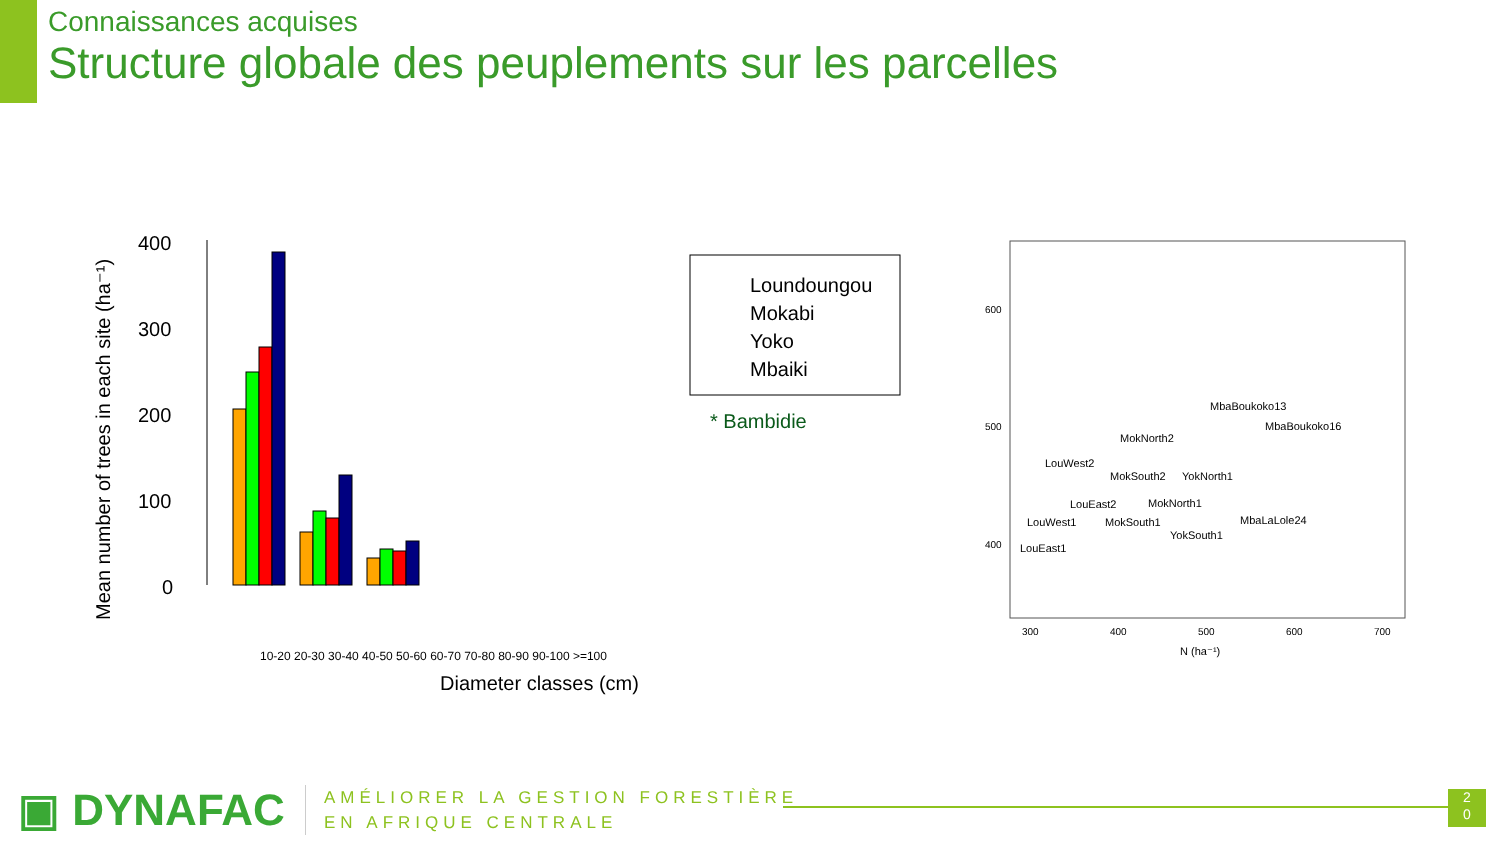Connaissances acquises
Structure globale des peuplements sur les parcelles
Mean number of trees in each site (ha⁻¹)
400
300
200
100
0
Loundoungou
Mokabi
Yoko
Mbaiki
* Bambidie
10-20 20-30 30-40 40-50 50-60 60-70 70-80 80-90 90-100 >=100
Diameter classes (cm)
600
500
400
300
400
500
600
700
N (ha⁻¹)
MbaBoukoko13
MbaBoukoko16
MokNorth2
LouWest2
MokSouth2
YokNorth1
LouEast2
MokNorth1
LouWest1
MokSouth1
MbaLaLole24
YokSouth1
LouEast1
▣ DYNAFAC
AMÉLIORER LA GESTION FORESTIÈRE
EN AFRIQUE CENTRALE
2
0